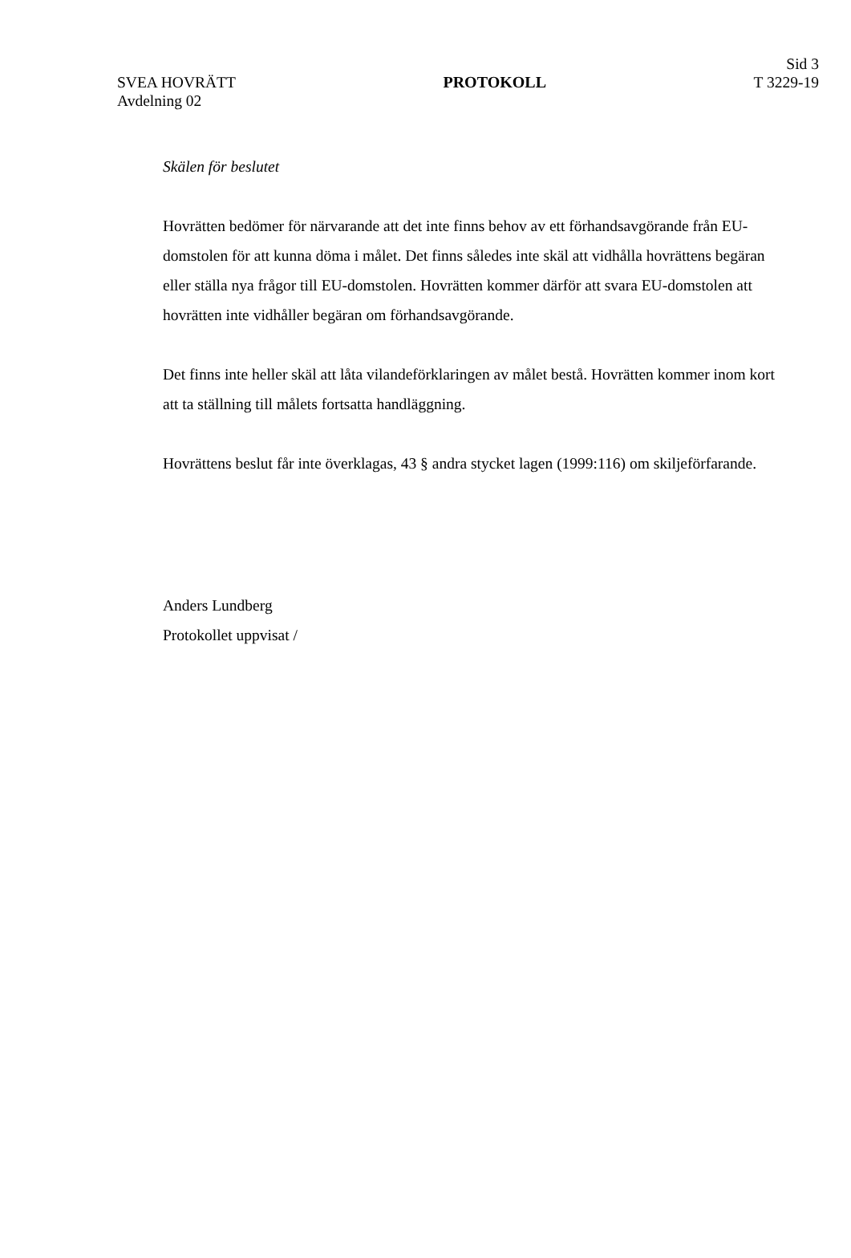SVEA HOVRÄTT
Avdelning 02
PROTOKOLL
Sid 3
T 3229-19
Skälen för beslutet
Hovrätten bedömer för närvarande att det inte finns behov av ett förhandsavgörande från EU-domstolen för att kunna döma i målet. Det finns således inte skäl att vidhålla hovrättens begäran eller ställa nya frågor till EU-domstolen. Hovrätten kommer därför att svara EU-domstolen att hovrätten inte vidhåller begäran om förhandsavgörande.
Det finns inte heller skäl att låta vilandeförklaringen av målet bestå. Hovrätten kommer inom kort att ta ställning till målets fortsatta handläggning.
Hovrättens beslut får inte överklagas, 43 § andra stycket lagen (1999:116) om skiljeförfarande.
Anders Lundberg
Protokollet uppvisat /